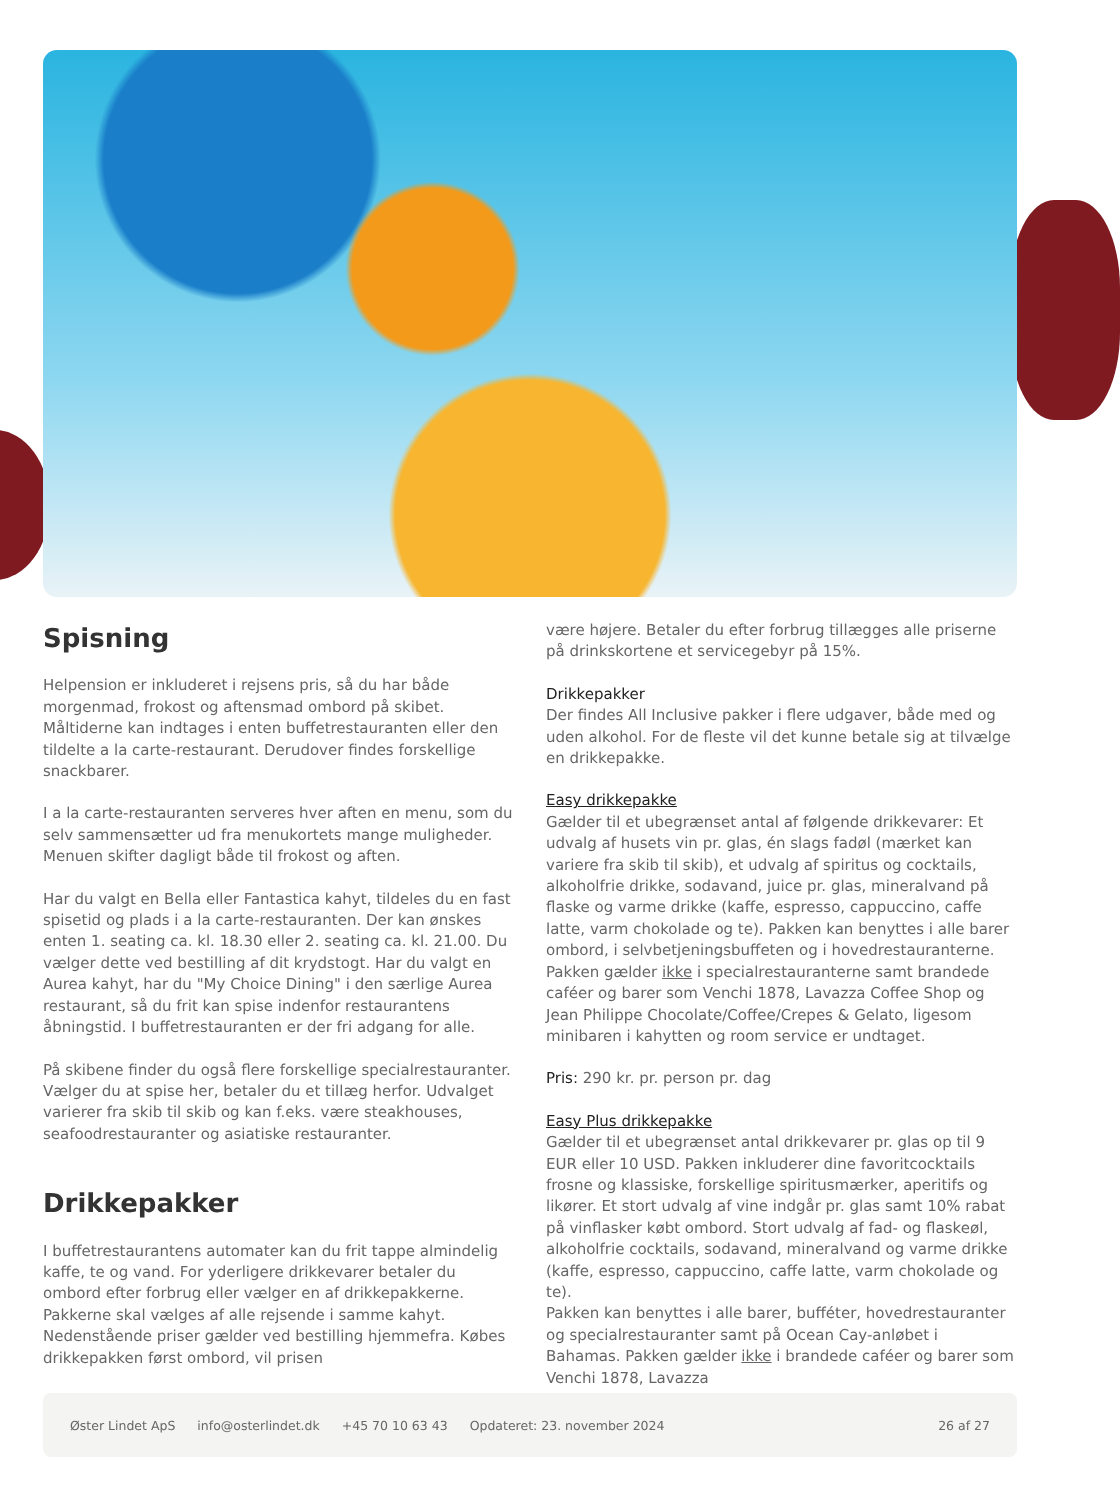Spisning
Helpension er inkluderet i rejsens pris, så du har både morgenmad, frokost og aftensmad ombord på skibet. Måltiderne kan indtages i enten buffetrestauranten eller den tildelte a la carte-restaurant. Derudover findes forskellige snackbarer.
I a la carte-restauranten serveres hver aften en menu, som du selv sammensætter ud fra menukortets mange muligheder. Menuen skifter dagligt både til frokost og aften.
Har du valgt en Bella eller Fantastica kahyt, tildeles du en fast spisetid og plads i a la carte-restauranten. Der kan ønskes enten 1. seating ca. kl. 18.30 eller 2. seating ca. kl. 21.00. Du vælger dette ved bestilling af dit krydstogt. Har du valgt en Aurea kahyt, har du "My Choice Dining" i den særlige Aurea restaurant, så du frit kan spise indenfor restaurantens åbningstid. I buffetrestauranten er der fri adgang for alle.
På skibene finder du også flere forskellige specialrestauranter. Vælger du at spise her, betaler du et tillæg herfor. Udvalget varierer fra skib til skib og kan f.eks. være steakhouses, seafoodrestauranter og asiatiske restauranter.
Drikkepakker
I buffetrestaurantens automater kan du frit tappe almindelig kaffe, te og vand. For yderligere drikkevarer betaler du ombord efter forbrug eller vælger en af drikkepakkerne. Pakkerne skal vælges af alle rejsende i samme kahyt. Nedenstående priser gælder ved bestilling hjemmefra. Købes drikkepakken først ombord, vil prisen
være højere. Betaler du efter forbrug tillægges alle priserne på drinkskortene et servicegebyr på 15%.
Drikkepakker
Der findes All Inclusive pakker i flere udgaver, både med og uden alkohol. For de fleste vil det kunne betale sig at tilvælge en drikkepakke.
Easy drikkepakke
Gælder til et ubegrænset antal af følgende drikkevarer: Et udvalg af husets vin pr. glas, én slags fadøl (mærket kan variere fra skib til skib), et udvalg af spiritus og cocktails, alkoholfrie drikke, sodavand, juice pr. glas, mineralvand på flaske og varme drikke (kaffe, espresso, cappuccino, caffe latte, varm chokolade og te). Pakken kan benyttes i alle barer ombord, i selvbetjeningsbuffeten og i hovedrestauranterne. Pakken gælder ikke i specialrestauranterne samt brandede caféer og barer som Venchi 1878, Lavazza Coffee Shop og Jean Philippe Chocolate/Coffee/Crepes & Gelato, ligesom minibaren i kahytten og room service er undtaget.
Pris: 290 kr. pr. person pr. dag
Easy Plus drikkepakke
Gælder til et ubegrænset antal drikkevarer pr. glas op til 9 EUR eller 10 USD. Pakken inkluderer dine favoritcocktails frosne og klassiske, forskellige spiritusmærker, aperitifs og likører. Et stort udvalg af vine indgår pr. glas samt 10% rabat på vinflasker købt ombord. Stort udvalg af fad- og flaskeøl, alkoholfrie cocktails, sodavand, mineralvand og varme drikke (kaffe, espresso, cappuccino, caffe latte, varm chokolade og te).
Pakken kan benyttes i alle barer, bufféter, hovedrestauranter og specialrestauranter samt på Ocean Cay-anløbet i Bahamas. Pakken gælder ikke i brandede caféer og barer som Venchi 1878, Lavazza
Øster Lindet ApS info@osterlindet.dk +45 70 10 63 43 Opdateret: 23. november 2024 26 af 27